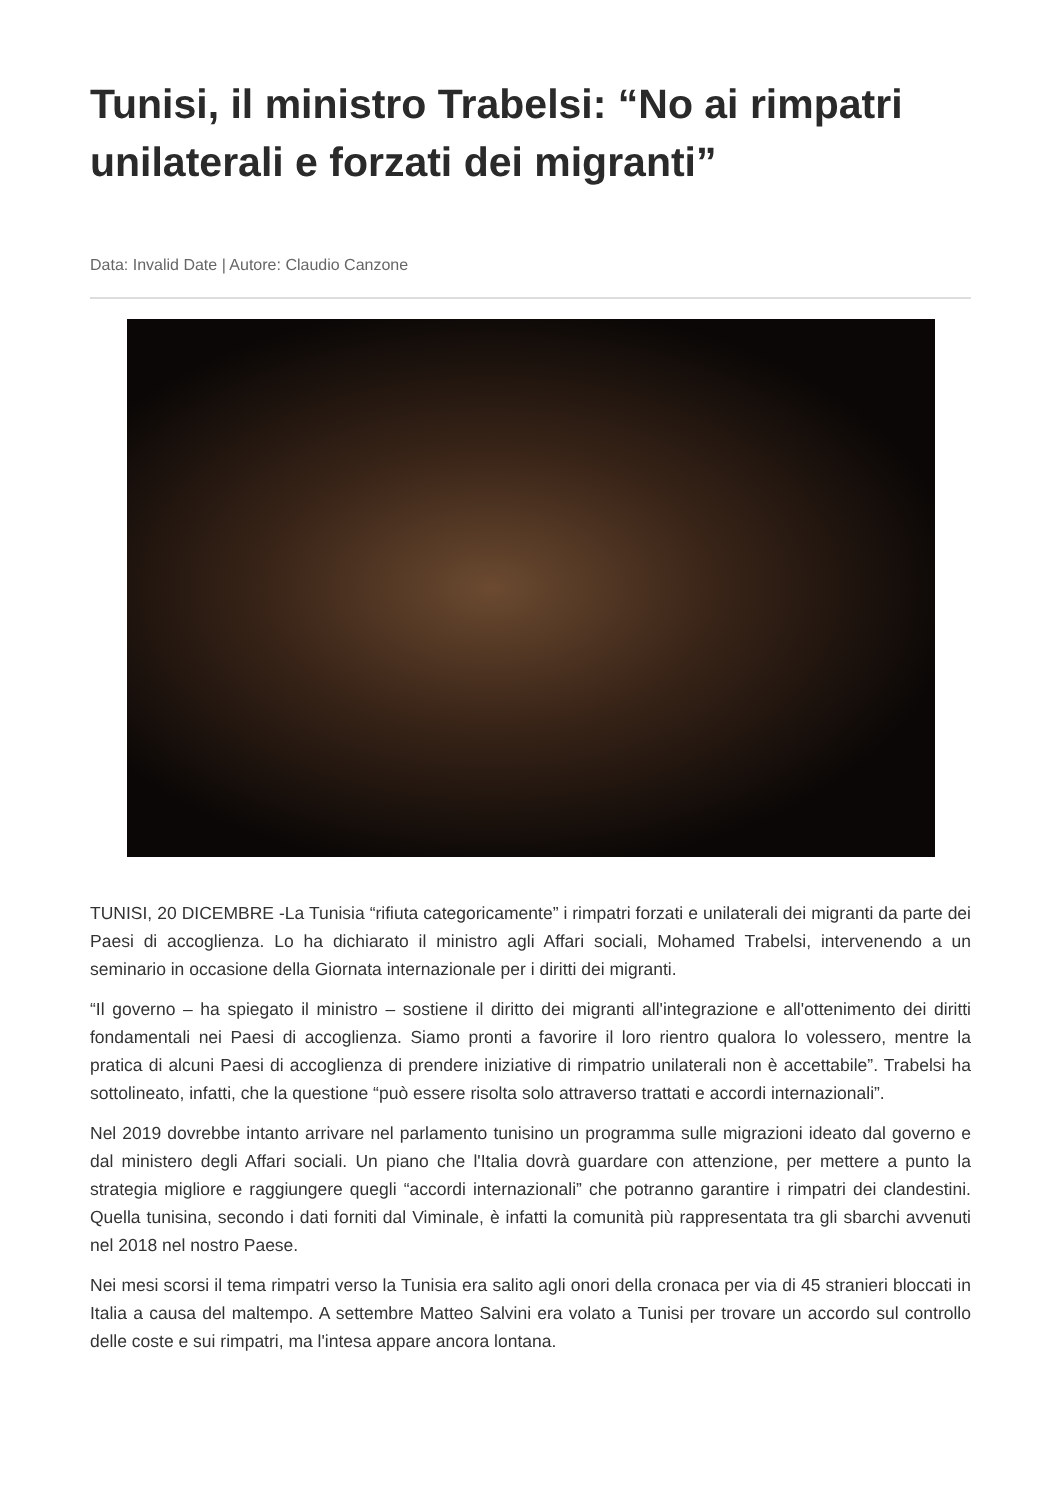Tunisi, il ministro Trabelsi: “No ai rimpatri unilaterali e forzati dei migranti”
Data: Invalid Date | Autore: Claudio Canzone
TUNISI, 20 DICEMBRE -La Tunisia “rifiuta categoricamente” i rimpatri forzati e unilaterali dei migranti da parte dei Paesi di accoglienza. Lo ha dichiarato il ministro agli Affari sociali, Mohamed Trabelsi, intervenendo a un seminario in occasione della Giornata internazionale per i diritti dei migranti.
“Il governo – ha spiegato il ministro – sostiene il diritto dei migranti all'integrazione e all'ottenimento dei diritti fondamentali nei Paesi di accoglienza. Siamo pronti a favorire il loro rientro qualora lo volessero, mentre la pratica di alcuni Paesi di accoglienza di prendere iniziative di rimpatrio unilaterali non è accettabile”. Trabelsi ha sottolineato, infatti, che la questione “può essere risolta solo attraverso trattati e accordi internazionali”.
Nel 2019 dovrebbe intanto arrivare nel parlamento tunisino un programma sulle migrazioni ideato dal governo e dal ministero degli Affari sociali. Un piano che l'Italia dovrà guardare con attenzione, per mettere a punto la strategia migliore e raggiungere quegli “accordi internazionali” che potranno garantire i rimpatri dei clandestini. Quella tunisina, secondo i dati forniti dal Viminale, è infatti la comunità più rappresentata tra gli sbarchi avvenuti nel 2018 nel nostro Paese.
Nei mesi scorsi il tema rimpatri verso la Tunisia era salito agli onori della cronaca per via di 45 stranieri bloccati in Italia a causa del maltempo. A settembre Matteo Salvini era volato a Tunisi per trovare un accordo sul controllo delle coste e sui rimpatri, ma l'intesa appare ancora lontana.